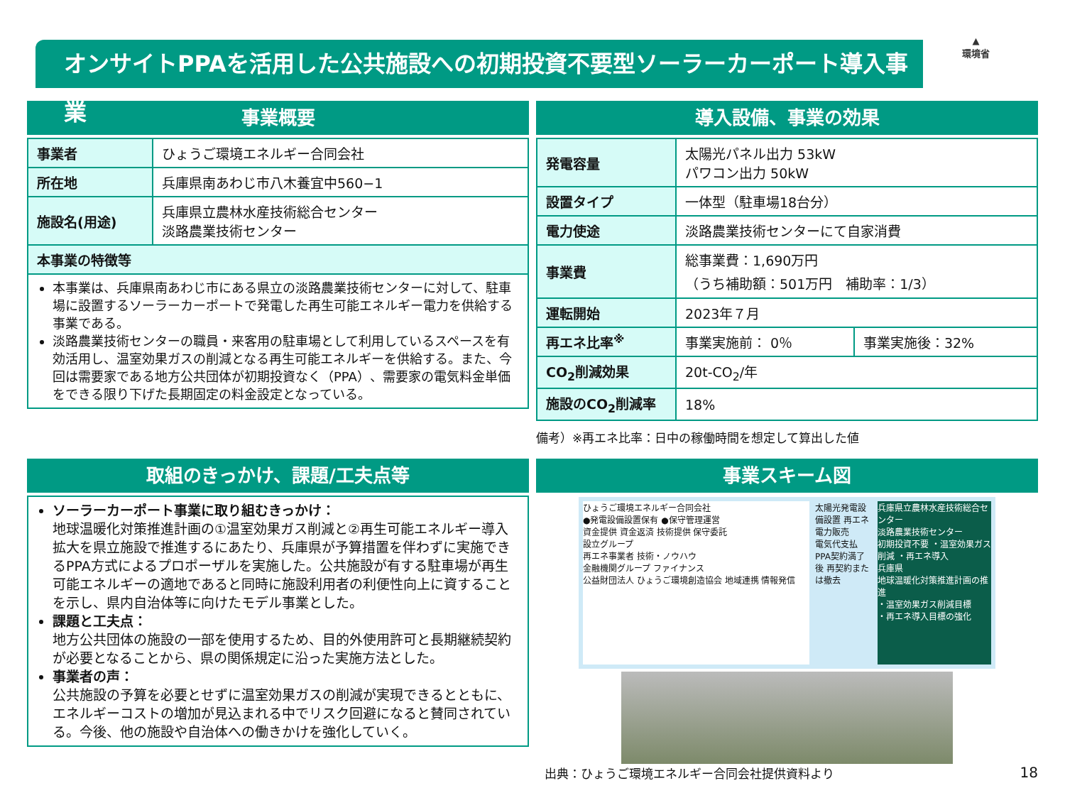オンサイトPPAを活用した公共施設への初期投資不要型ソーラーカーポート導入事業
▲
環境省
事業概要
| 事業者 | ひょうご環境エネルギー合同会社 |
| 所在地 | 兵庫県南あわじ市八木養宜中560−1 |
| 施設名(用途) | 兵庫県立農林水産技術総合センター 淡路農業技術センター |
| 本事業の特徴等 | |
本事業は、兵庫県南あわじ市にある県立の淡路農業技術センターに対して、駐車場に設置するソーラーカーポートで発電した再生可能エネルギー電力を供給する事業である。
淡路農業技術センターの職員・来客用の駐車場として利用しているスペースを有効活用し、温室効果ガスの削減となる再生可能エネルギーを供給する。また、今回は需要家である地方公共団体が初期投資なく（PPA）、需要家の電気料金単価をできる限り下げた長期固定の料金設定となっている。
導入設備、事業の効果
| 発電容量 | 太陽光パネル出力 53kW パワコン出力 50kW | |
| 設置タイプ | 一体型（駐車場18台分） | |
| 電力使途 | 淡路農業技術センターにて自家消費 | |
| 事業費 | 総事業費：1,690万円 （うち補助額：501万円 補助率：1/3） | |
| 運転開始 | 2023年７月 | |
| 再エネ比率<sup>※</sup> | 事業実施前： 0％ | 事業実施後：32% |
| CO<sub>2</sub>削減効果 | 20t-CO<sub>2</sub>/年 | |
| 施設のCO<sub>2</sub>削減率 | 18% | |
備考）※再エネ比率：日中の稼働時間を想定して算出した値
取組のきっかけ、課題/工夫点等
ソーラーカーポート事業に取り組むきっかけ：
地球温暖化対策推進計画の①温室効果ガス削減と②再生可能エネルギー導入拡大を県立施設で推進するにあたり、兵庫県が予算措置を伴わずに実施できるPPA方式によるプロポーザルを実施した。公共施設が有する駐車場が再生可能エネルギーの適地であると同時に施設利用者の利便性向上に資することを示し、県内自治体等に向けたモデル事業とした。
課題と工夫点：
地方公共団体の施設の一部を使用するため、目的外使用許可と長期継続契約が必要となることから、県の関係規定に沿った実施方法とした。
事業者の声：
公共施設の予算を必要とせずに温室効果ガスの削減が実現できるとともに、エネルギーコストの増加が見込まれる中でリスク回避になると賛同されている。今後、他の施設や自治体への働きかけを強化していく。
事業スキーム図
ひょうご環境エネルギー合同会社
●発電設備設置保有 ●保守管理運営
資金提供 資金返済 技術提供 保守委託
設立グループ
再エネ事業者 技術・ノウハウ
金融機関グループ ファイナンス
公益財団法人 ひょうご環境創造協会 地域連携 情報発信
太陽光発電設備設置 再エネ電力販売
電気代支払
PPA契約満了後 再契約または撤去
兵庫県立農林水産技術総合センター
淡路農業技術センター
初期投資不要 ・温室効果ガス削減 ・再エネ導入
兵庫県
地球温暖化対策推進計画の推進
・温室効果ガス削減目標
・再エネ導入目標の強化
出典：ひょうご環境エネルギー合同会社提供資料より 18